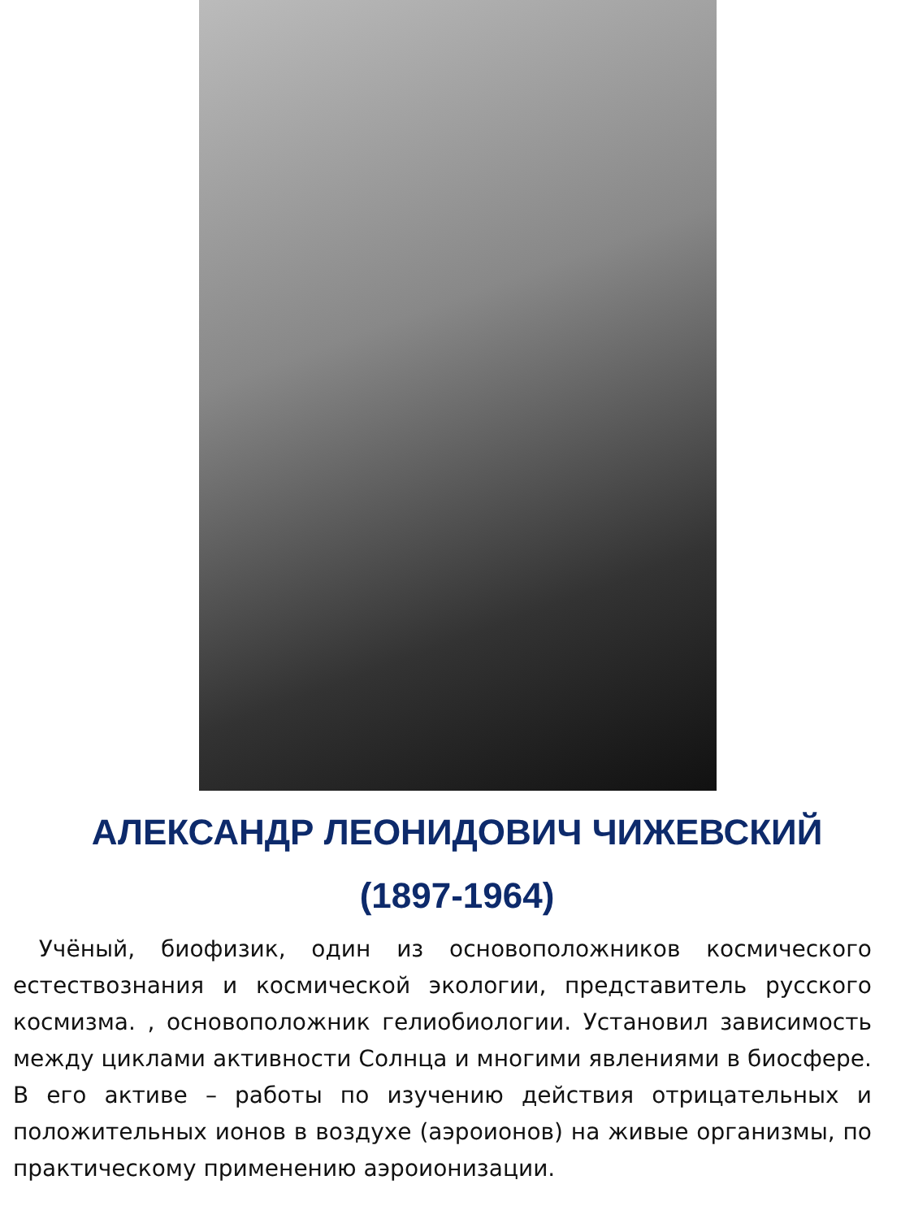АЛЕКСАНДР ЛЕОНИДОВИЧ ЧИЖЕВСКИЙ
(1897-1964)
Учёный, биофизик, один из основоположников космического естествознания и космической экологии, представитель русского космизма. , основоположник гелиобиологии. Установил зависимость между циклами активности Солнца и многими явлениями в биосфере. В его активе – работы по изучению действия отрицательных и положительных ионов в воздухе (аэроионов) на живые организмы, по практическому применению аэроионизации.